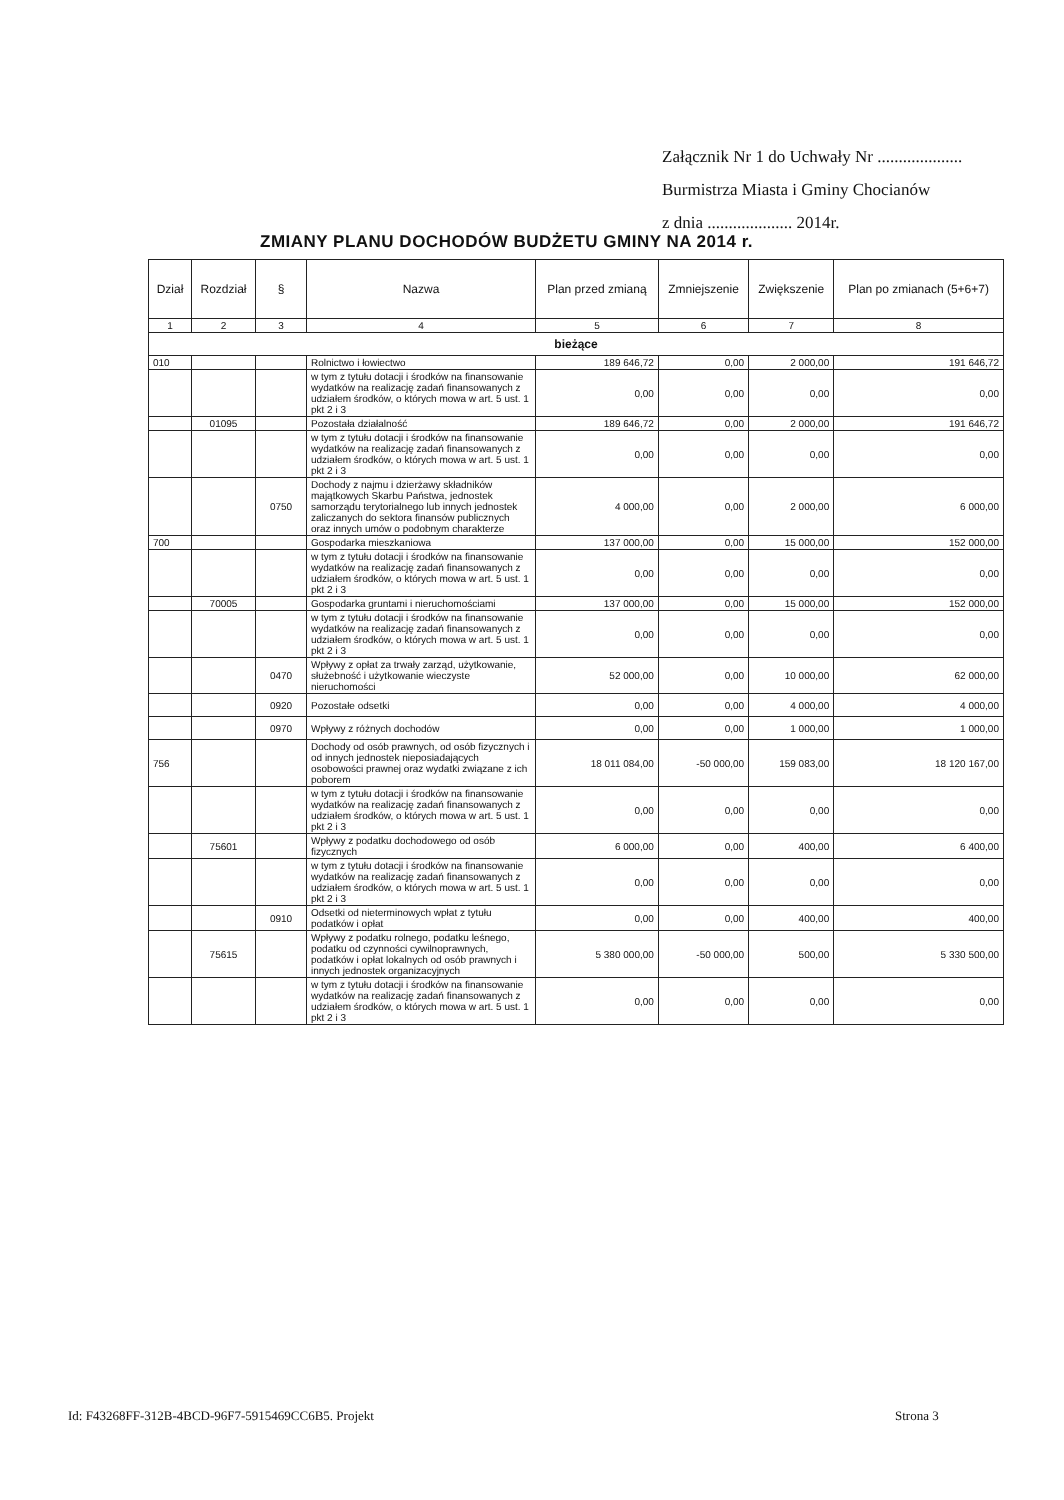Załącznik Nr 1 do Uchwały Nr ....................
Burmistrza Miasta i Gminy Chocianów
z dnia .................... 2014r.
ZMIANY PLANU DOCHODÓW BUDŻETU GMINY NA 2014 r.
| Dział | Rozdział | § | Nazwa | Plan przed zmianą | Zmniejszenie | Zwiększenie | Plan po zmianach (5+6+7) |
| --- | --- | --- | --- | --- | --- | --- | --- |
| 1 | 2 | 3 | 4 | 5 | 6 | 7 | 8 |
| bieżące | | | | | | | |
| 010 | | | Rolnictwo i łowiectwo | 189 646,72 | 0,00 | 2 000,00 | 191 646,72 |
| | | | w tym z tytułu dotacji i środków na finansowanie wydatków na realizację zadań finansowanych z udziałem środków, o których mowa w art. 5 ust. 1 pkt 2 i 3 | 0,00 | 0,00 | 0,00 | 0,00 |
| | 01095 | | Pozostała działalność | 189 646,72 | 0,00 | 2 000,00 | 191 646,72 |
| | | | w tym z tytułu dotacji i środków na finansowanie wydatków na realizację zadań finansowanych z udziałem środków, o których mowa w art. 5 ust. 1 pkt 2 i 3 | 0,00 | 0,00 | 0,00 | 0,00 |
| | | 0750 | Dochody z najmu i dzierżawy składników majątkowych Skarbu Państwa, jednostek samorządu terytorialnego lub innych jednostek zaliczanych do sektora finansów publicznych oraz innych umów o podobnym charakterze | 4 000,00 | 0,00 | 2 000,00 | 6 000,00 |
| 700 | | | Gospodarka mieszkaniowa | 137 000,00 | 0,00 | 15 000,00 | 152 000,00 |
| | | | w tym z tytułu dotacji i środków na finansowanie wydatków na realizację zadań finansowanych z udziałem środków, o których mowa w art. 5 ust. 1 pkt 2 i 3 | 0,00 | 0,00 | 0,00 | 0,00 |
| | 70005 | | Gospodarka gruntami i nieruchomościami | 137 000,00 | 0,00 | 15 000,00 | 152 000,00 |
| | | | w tym z tytułu dotacji i środków na finansowanie wydatków na realizację zadań finansowanych z udziałem środków, o których mowa w art. 5 ust. 1 pkt 2 i 3 | 0,00 | 0,00 | 0,00 | 0,00 |
| | | 0470 | Wpływy z opłat za trwały zarząd, użytkowanie, służebność i użytkowanie wieczyste nieruchomości | 52 000,00 | 0,00 | 10 000,00 | 62 000,00 |
| | | 0920 | Pozostałe odsetki | 0,00 | 0,00 | 4 000,00 | 4 000,00 |
| | | 0970 | Wpływy z różnych dochodów | 0,00 | 0,00 | 1 000,00 | 1 000,00 |
| 756 | | | Dochody od osób prawnych, od osób fizycznych i od innych jednostek nieposiadających osobowości prawnej oraz wydatki związane z ich poborem | 18 011 084,00 | -50 000,00 | 159 083,00 | 18 120 167,00 |
| | | | w tym z tytułu dotacji i środków na finansowanie wydatków na realizację zadań finansowanych z udziałem środków, o których mowa w art. 5 ust. 1 pkt 2 i 3 | 0,00 | 0,00 | 0,00 | 0,00 |
| | 75601 | | Wpływy z podatku dochodowego od osób fizycznych | 6 000,00 | 0,00 | 400,00 | 6 400,00 |
| | | | w tym z tytułu dotacji i środków na finansowanie wydatków na realizację zadań finansowanych z udziałem środków, o których mowa w art. 5 ust. 1 pkt 2 i 3 | 0,00 | 0,00 | 0,00 | 0,00 |
| | | 0910 | Odsetki od nieterminowych wpłat z tytułu podatków i opłat | 0,00 | 0,00 | 400,00 | 400,00 |
| | 75615 | | Wpływy z podatku rolnego, podatku leśnego, podatku od czynności cywilnoprawnych, podatków i opłat lokalnych od osób prawnych i innych jednostek organizacyjnych | 5 380 000,00 | -50 000,00 | 500,00 | 5 330 500,00 |
| | | | w tym z tytułu dotacji i środków na finansowanie wydatków na realizację zadań finansowanych z udziałem środków, o których mowa w art. 5 ust. 1 pkt 2 i 3 | 0,00 | 0,00 | 0,00 | 0,00 |
Id: F43268FF-312B-4BCD-96F7-5915469CC6B5. Projekt
Strona 3